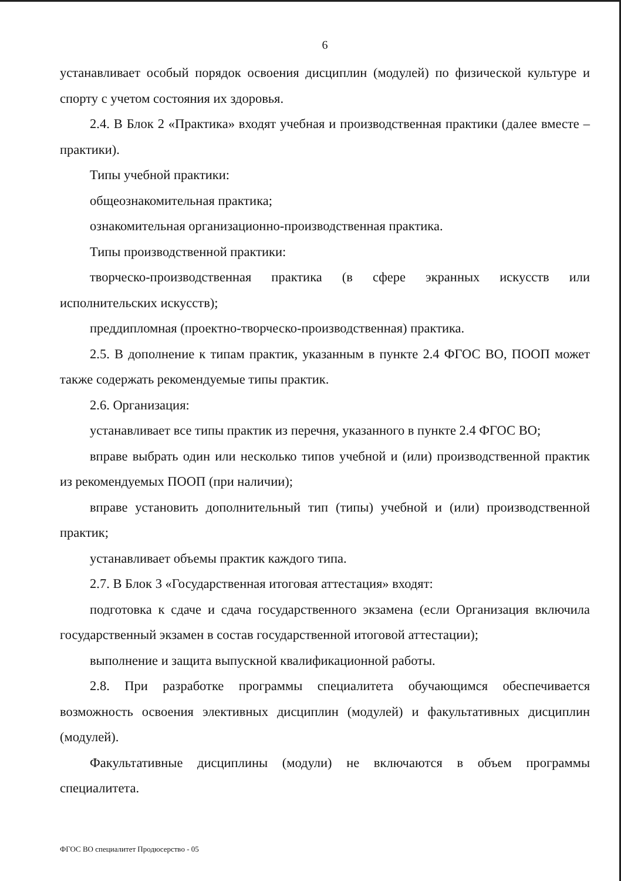6
устанавливает особый порядок освоения дисциплин (модулей) по физической культуре и спорту с учетом состояния их здоровья.
2.4. В Блок 2 «Практика» входят учебная и производственная практики (далее вместе – практики).
Типы учебной практики:
общеознакомительная практика;
ознакомительная организационно-производственная практика.
Типы производственной практики:
творческо-производственная практика (в сфере экранных искусств или исполнительских искусств);
преддипломная (проектно-творческо-производственная) практика.
2.5. В дополнение к типам практик, указанным в пункте 2.4 ФГОС ВО, ПООП может также содержать рекомендуемые типы практик.
2.6. Организация:
устанавливает все типы практик из перечня, указанного в пункте 2.4 ФГОС ВО;
вправе выбрать один или несколько типов учебной и (или) производственной практик из рекомендуемых ПООП (при наличии);
вправе установить дополнительный тип (типы) учебной и (или) производственной практик;
устанавливает объемы практик каждого типа.
2.7. В Блок 3 «Государственная итоговая аттестация» входят:
подготовка к сдаче и сдача государственного экзамена (если Организация включила государственный экзамен в состав государственной итоговой аттестации);
выполнение и защита выпускной квалификационной работы.
2.8. При разработке программы специалитета обучающимся обеспечивается возможность освоения элективных дисциплин (модулей) и факультативных дисциплин (модулей).
Факультативные дисциплины (модули) не включаются в объем программы специалитета.
ФГОС ВО специалитет Продюсерство - 05